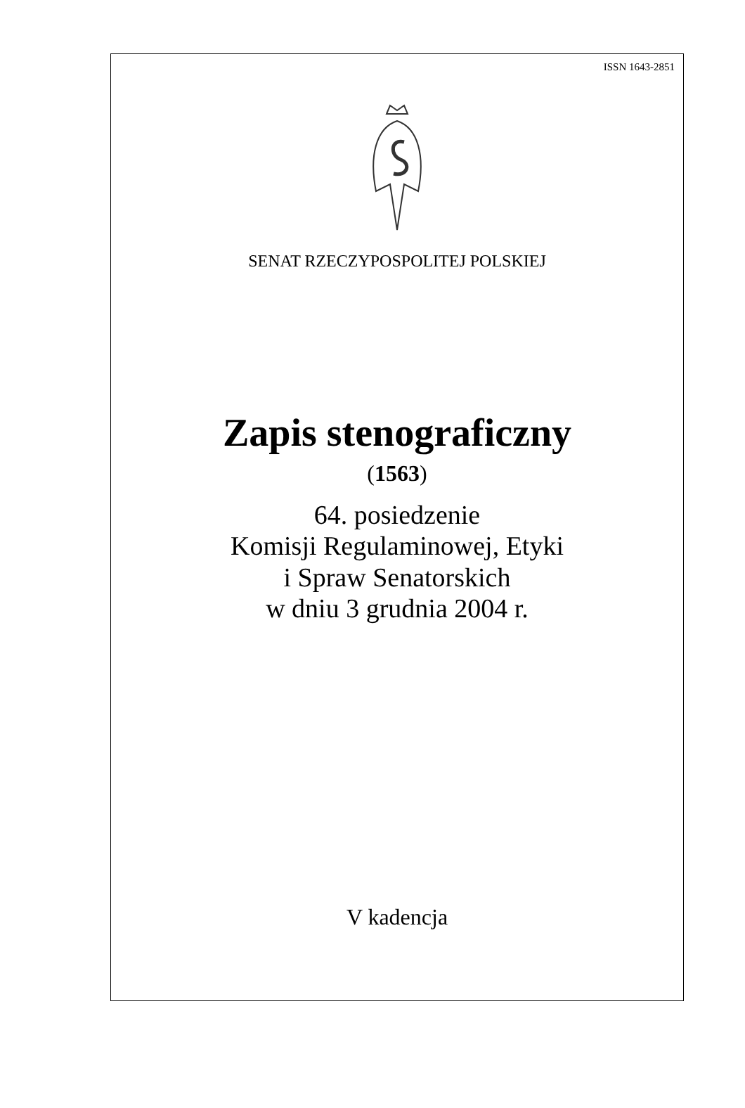ISSN 1643-2851
SENAT RZECZYPOSPOLITEJ POLSKIEJ
Zapis stenograficzny
(1563)
64. posiedzenie
Komisji Regulaminowej, Etyki
i Spraw Senatorskich
w dniu 3 grudnia 2004 r.
V kadencja